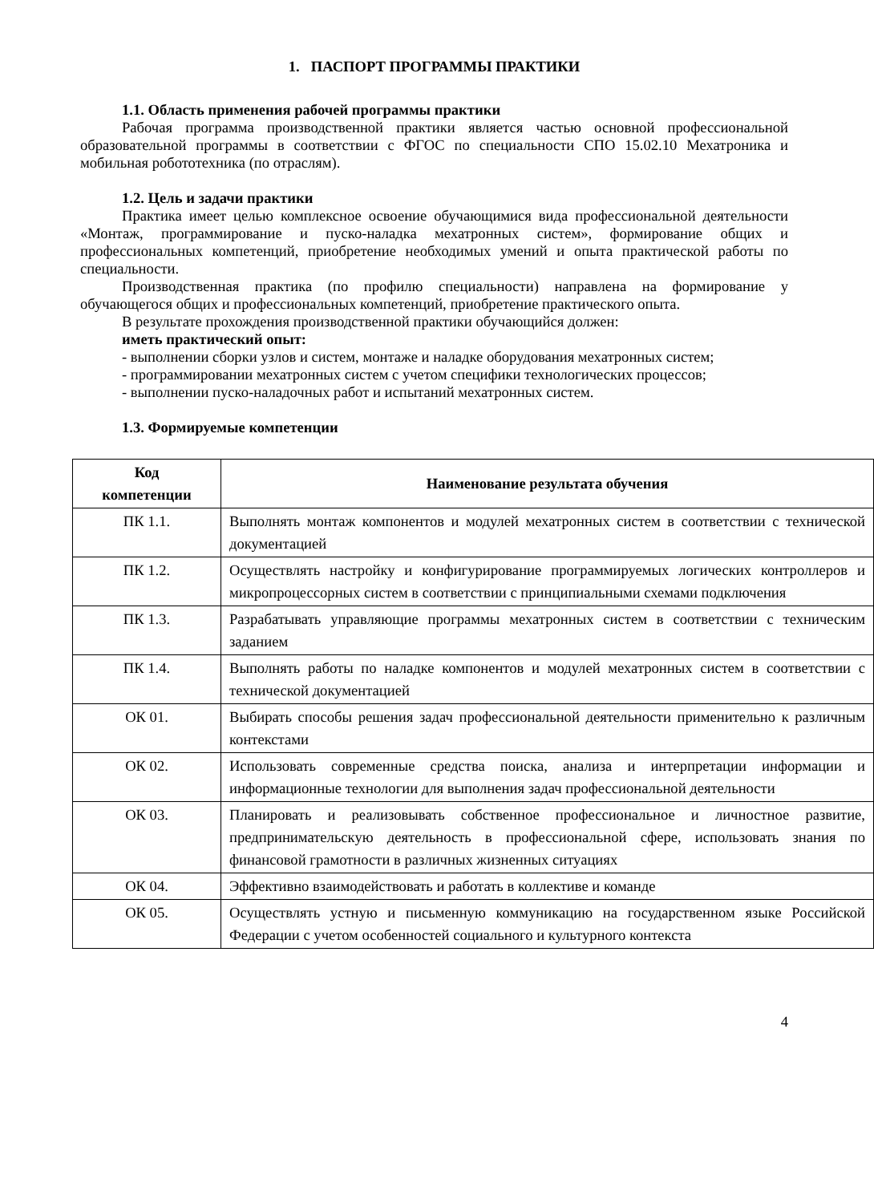1. ПАСПОРТ ПРОГРАММЫ ПРАКТИКИ
1.1. Область применения рабочей программы практики
Рабочая программа производственной практики является частью основной профессиональной образовательной программы в соответствии с ФГОС по специальности СПО 15.02.10 Мехатроника и мобильная робототехника (по отраслям).
1.2. Цель и задачи практики
Практика имеет целью комплексное освоение обучающимися вида профессиональной деятельности «Монтаж, программирование и пуско-наладка мехатронных систем», формирование общих и профессиональных компетенций, приобретение необходимых умений и опыта практической работы по специальности.
Производственная практика (по профилю специальности) направлена на формирование у обучающегося общих и профессиональных компетенций, приобретение практического опыта.
В результате прохождения производственной практики обучающийся должен:
иметь практический опыт:
- выполнении сборки узлов и систем, монтаже и наладке оборудования мехатронных систем;
- программировании мехатронных систем с учетом специфики технологических процессов;
- выполнении пуско-наладочных работ и испытаний мехатронных систем.
1.3. Формируемые компетенции
| Код компетенции | Наименование результата обучения |
| --- | --- |
| ПК 1.1. | Выполнять монтаж компонентов и модулей мехатронных систем в соответствии с технической документацией |
| ПК 1.2. | Осуществлять настройку и конфигурирование программируемых логических контроллеров и микропроцессорных систем в соответствии с принципиальными схемами подключения |
| ПК 1.3. | Разрабатывать управляющие программы мехатронных систем в соответствии с техническим заданием |
| ПК 1.4. | Выполнять работы по наладке компонентов и модулей мехатронных систем в соответствии с технической документацией |
| ОК 01. | Выбирать способы решения задач профессиональной деятельности применительно к различным контекстами |
| ОК 02. | Использовать современные средства поиска, анализа и интерпретации информации и информационные технологии для выполнения задач профессиональной деятельности |
| ОК 03. | Планировать и реализовывать собственное профессиональное и личностное развитие, предпринимательскую деятельность в профессиональной сфере, использовать знания по финансовой грамотности в различных жизненных ситуациях |
| ОК 04. | Эффективно взаимодействовать и работать в коллективе и команде |
| ОК 05. | Осуществлять устную и письменную коммуникацию на государственном языке Российской Федерации с учетом особенностей социального и культурного контекста |
4